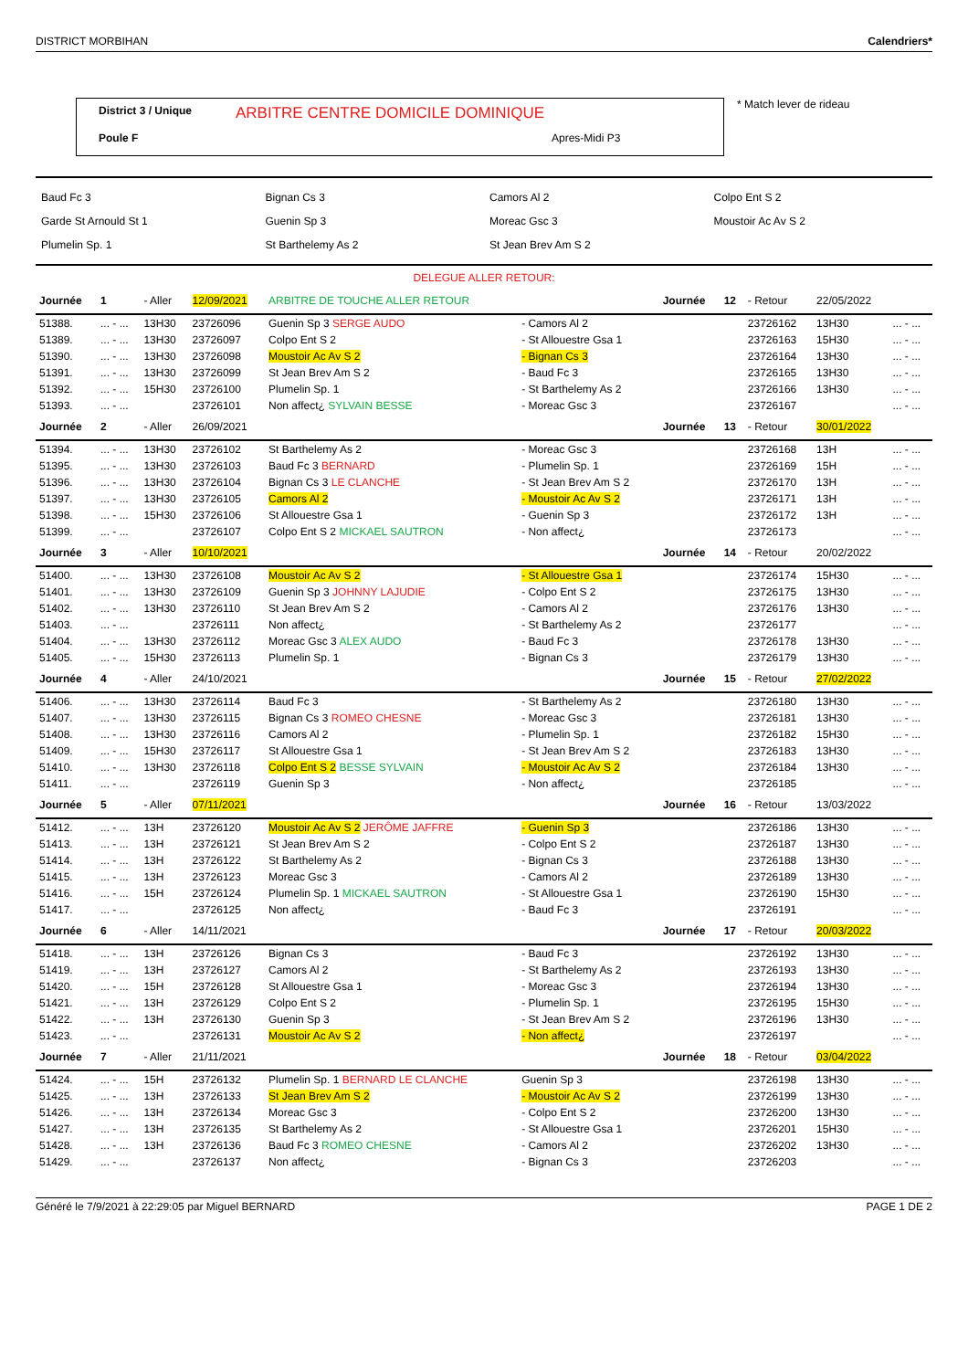DISTRICT MORBIHAN Calendriers*
District 3 / Unique ARBITRE CENTRE DOMICILE DOMINIQUE
Poule F Apres-Midi P3
* Match lever de rideau
| Baud Fc 3 | Bignan Cs 3 | Camors Al 2 | Colpo Ent S 2 |
| Garde St Arnould St 1 | Guenin Sp 3 | Moreac Gsc 3 | Moustoir Ac Av S 2 |
| Plumelin Sp. 1 | St Barthelemy As 2 | St Jean Brev Am S 2 | |
DELEGUE ALLER RETOUR:
| Journée | 1 | - Aller | 12/09/2021 | ARBITRE DE TOUCHE ALLER RETOUR | | Journée | 12 | - Retour | 22/05/2022 | |
| 51388. | ... - ... | 13H30 | 23726096 | Guenin Sp 3 SERGE AUDO | - Camors Al 2 | | | 23726162 | 13H30 | ... - ... |
| 51389. | ... - ... | 13H30 | 23726097 | Colpo Ent S 2 | - St Allouestre Gsa 1 | | | 23726163 | 15H30 | ... - ... |
| 51390. | ... - ... | 13H30 | 23726098 | Moustoir Ac Av S 2 | - Bignan Cs 3 | | | 23726164 | 13H30 | ... - ... |
| 51391. | ... - ... | 13H30 | 23726099 | St Jean Brev Am S 2 | - Baud Fc 3 | | | 23726165 | 13H30 | ... - ... |
| 51392. | ... - ... | 15H30 | 23726100 | Plumelin Sp. 1 | - St Barthelemy As 2 | | | 23726166 | 13H30 | ... - ... |
| 51393. | ... - ... | | 23726101 | Non affect¿ SYLVAIN BESSE | - Moreac Gsc 3 | | | 23726167 | | ... - ... |
| Journée | 2 | - Aller | 26/09/2021 | | | Journée | 13 | - Retour | 30/01/2022 | |
| 51394. | ... - ... | 13H30 | 23726102 | St Barthelemy As 2 | - Moreac Gsc 3 | | | 23726168 | 13H | ... - ... |
| 51395. | ... - ... | 13H30 | 23726103 | Baud Fc 3 BERNARD | - Plumelin Sp. 1 | | | 23726169 | 15H | ... - ... |
| 51396. | ... - ... | 13H30 | 23726104 | Bignan Cs 3 LE CLANCHE | - St Jean Brev Am S 2 | | | 23726170 | 13H | ... - ... |
| 51397. | ... - ... | 13H30 | 23726105 | Camors Al 2 | - Moustoir Ac Av S 2 | | | 23726171 | 13H | ... - ... |
| 51398. | ... - ... | 15H30 | 23726106 | St Allouestre Gsa 1 | - Guenin Sp 3 | | | 23726172 | 13H | ... - ... |
| 51399. | ... - ... | | 23726107 | Colpo Ent S 2 MICKAEL SAUTRON | - Non affect¿ | | | 23726173 | | ... - ... |
| Journée | 3 | - Aller | 10/10/2021 | | | Journée | 14 | - Retour | 20/02/2022 | |
| 51400. | ... - ... | 13H30 | 23726108 | Moustoir Ac Av S 2 | - St Allouestre Gsa 1 | | | 23726174 | 15H30 | ... - ... |
| 51401. | ... - ... | 13H30 | 23726109 | Guenin Sp 3 JOHNNY LAJUDIE | - Colpo Ent S 2 | | | 23726175 | 13H30 | ... - ... |
| 51402. | ... - ... | 13H30 | 23726110 | St Jean Brev Am S 2 | - Camors Al 2 | | | 23726176 | 13H30 | ... - ... |
| 51403. | ... - ... | | 23726111 | Non affect¿ | - St Barthelemy As 2 | | | 23726177 | | ... - ... |
| 51404. | ... - ... | 13H30 | 23726112 | Moreac Gsc 3 ALEX AUDO | - Baud Fc 3 | | | 23726178 | 13H30 | ... - ... |
| 51405. | ... - ... | 15H30 | 23726113 | Plumelin Sp. 1 | - Bignan Cs 3 | | | 23726179 | 13H30 | ... - ... |
| Journée | 4 | - Aller | 24/10/2021 | | | Journée | 15 | - Retour | 27/02/2022 | |
| 51406. | ... - ... | 13H30 | 23726114 | Baud Fc 3 | - St Barthelemy As 2 | | | 23726180 | 13H30 | ... - ... |
| 51407. | ... - ... | 13H30 | 23726115 | Bignan Cs 3 ROMEO CHESNE | - Moreac Gsc 3 | | | 23726181 | 13H30 | ... - ... |
| 51408. | ... - ... | 13H30 | 23726116 | Camors Al 2 | - Plumelin Sp. 1 | | | 23726182 | 15H30 | ... - ... |
| 51409. | ... - ... | 15H30 | 23726117 | St Allouestre Gsa 1 | - St Jean Brev Am S 2 | | | 23726183 | 13H30 | ... - ... |
| 51410. | ... - ... | 13H30 | 23726118 | Colpo Ent S 2 BESSE SYLVAIN | - Moustoir Ac Av S 2 | | | 23726184 | 13H30 | ... - ... |
| 51411. | ... - ... | | 23726119 | Guenin Sp 3 | - Non affect¿ | | | 23726185 | | ... - ... |
| Journée | 5 | - Aller | 07/11/2021 | | | Journée | 16 | - Retour | 13/03/2022 | |
| 51412. | ... - ... | 13H | 23726120 | Moustoir Ac Av S 2 JERÔME JAFFRE | - Guenin Sp 3 | | | 23726186 | 13H30 | ... - ... |
| 51413. | ... - ... | 13H | 23726121 | St Jean Brev Am S 2 | - Colpo Ent S 2 | | | 23726187 | 13H30 | ... - ... |
| 51414. | ... - ... | 13H | 23726122 | St Barthelemy As 2 | - Bignan Cs 3 | | | 23726188 | 13H30 | ... - ... |
| 51415. | ... - ... | 13H | 23726123 | Moreac Gsc 3 | - Camors Al 2 | | | 23726189 | 13H30 | ... - ... |
| 51416. | ... - ... | 15H | 23726124 | Plumelin Sp. 1 MICKAEL SAUTRON | - St Allouestre Gsa 1 | | | 23726190 | 15H30 | ... - ... |
| 51417. | ... - ... | | 23726125 | Non affect¿ | - Baud Fc 3 | | | 23726191 | | ... - ... |
| Journée | 6 | - Aller | 14/11/2021 | | | Journée | 17 | - Retour | 20/03/2022 | |
| 51418. | ... - ... | 13H | 23726126 | Bignan Cs 3 | - Baud Fc 3 | | | 23726192 | 13H30 | ... - ... |
| 51419. | ... - ... | 13H | 23726127 | Camors Al 2 | - St Barthelemy As 2 | | | 23726193 | 13H30 | ... - ... |
| 51420. | ... - ... | 15H | 23726128 | St Allouestre Gsa 1 | - Moreac Gsc 3 | | | 23726194 | 13H30 | ... - ... |
| 51421. | ... - ... | 13H | 23726129 | Colpo Ent S 2 | - Plumelin Sp. 1 | | | 23726195 | 15H30 | ... - ... |
| 51422. | ... - ... | 13H | 23726130 | Guenin Sp 3 | - St Jean Brev Am S 2 | | | 23726196 | 13H30 | ... - ... |
| 51423. | ... - ... | | 23726131 | Moustoir Ac Av S 2 | - Non affect¿ | | | 23726197 | | ... - ... |
| Journée | 7 | - Aller | 21/11/2021 | | | Journée | 18 | - Retour | 03/04/2022 | |
| 51424. | ... - ... | 15H | 23726132 | Plumelin Sp. 1 BERNARD LE CLANCHE | Guenin Sp 3 | | | 23726198 | 13H30 | ... - ... |
| 51425. | ... - ... | 13H | 23726133 | St Jean Brev Am S 2 | - Moustoir Ac Av S 2 | | | 23726199 | 13H30 | ... - ... |
| 51426. | ... - ... | 13H | 23726134 | Moreac Gsc 3 | - Colpo Ent S 2 | | | 23726200 | 13H30 | ... - ... |
| 51427. | ... - ... | 13H | 23726135 | St Barthelemy As 2 | - St Allouestre Gsa 1 | | | 23726201 | 15H30 | ... - ... |
| 51428. | ... - ... | 13H | 23726136 | Baud Fc 3 ROMEO CHESNE | - Camors Al 2 | | | 23726202 | 13H30 | ... - ... |
| 51429. | ... - ... | | 23726137 | Non affect¿ | - Bignan Cs 3 | | | 23726203 | | ... - ... |
Généré le 7/9/2021 à 22:29:05 par Miguel BERNARD PAGE 1 DE 2